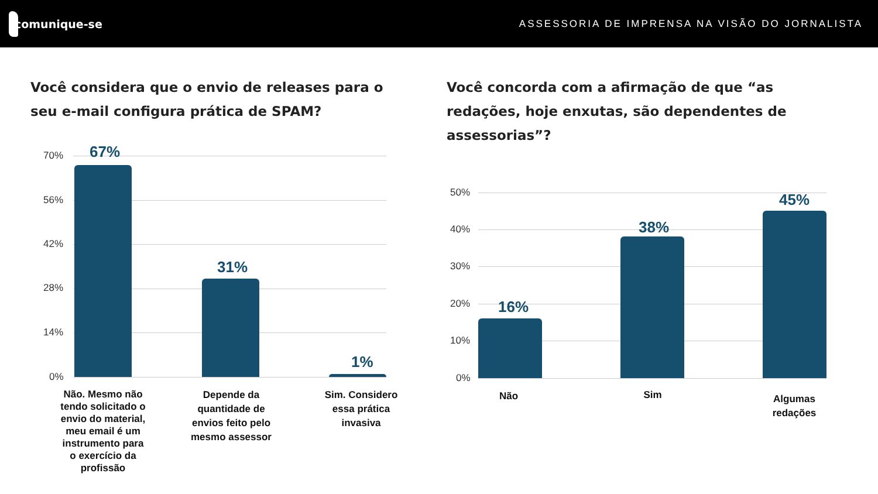comunique-se
ASSESSORIA DE IMPRENSA NA VISÃO DO JORNALISTA
Você considera que o envio de releases para o seu e-mail configura prática de SPAM?
70%
56%
42%
28%
14%
0%
67%
31%
1%
Não. Mesmo não tendo solicitado o envio do material, meu email é um instrumento para o exercício da profissão
Depende da quantidade de envios feito pelo mesmo assessor
Sim. Considero essa prática invasiva
Você concorda com a afirmação de que “as redações, hoje enxutas, são dependentes de assessorias”?
50%
40%
30%
20%
10%
0%
16%
38%
45%
Não Sim
Algumas redações